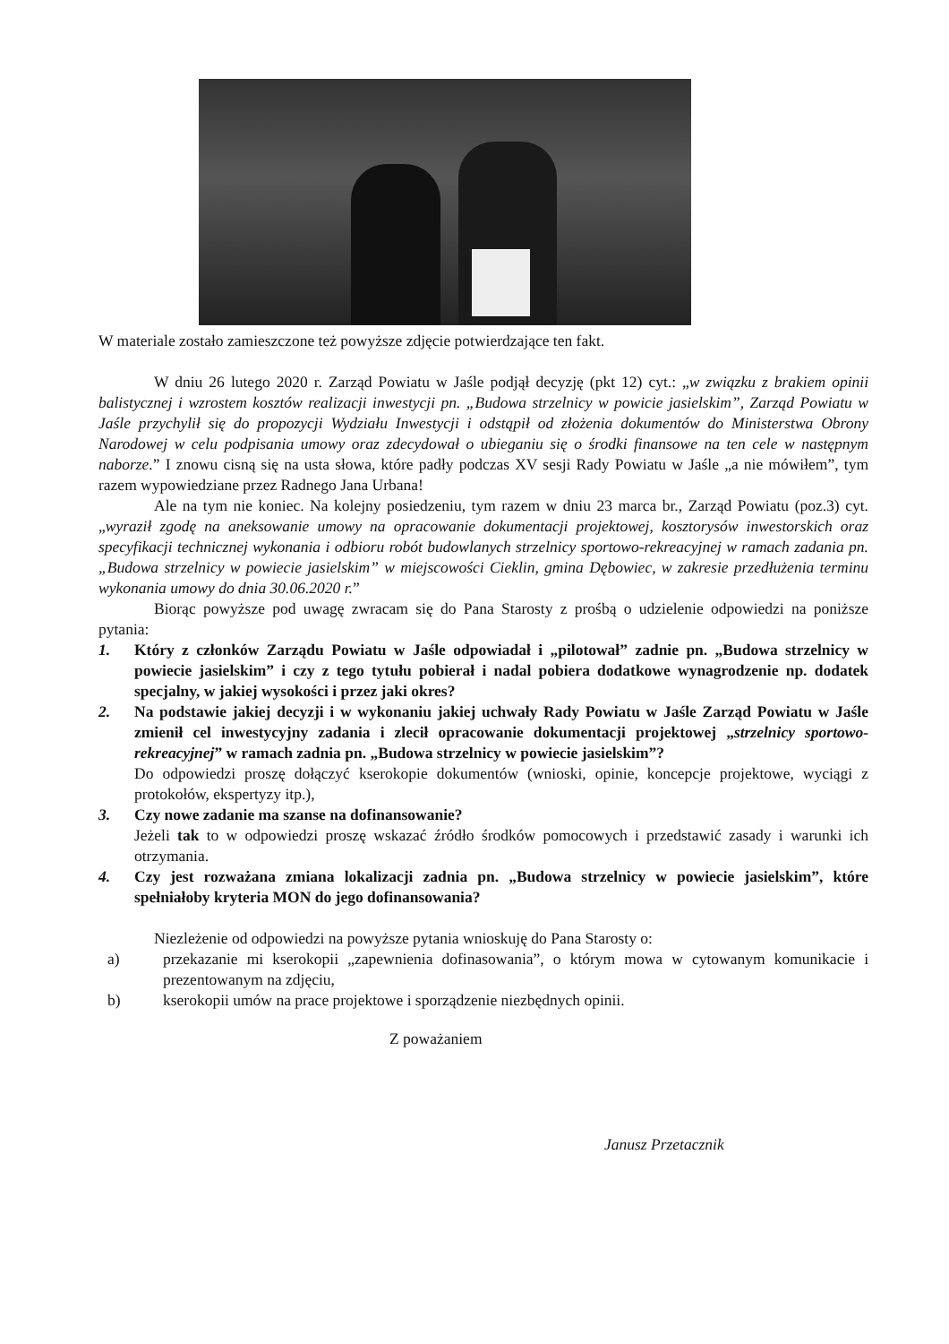W materiale zostało zamieszczone też powyższe zdjęcie potwierdzające ten fakt.
W dniu 26 lutego 2020 r. Zarząd Powiatu w Jaśle podjął decyzję (pkt 12) cyt.: „w związku z brakiem opinii balistycznej i wzrostem kosztów realizacji inwestycji pn. „Budowa strzelnicy w powicie jasielskim”, Zarząd Powiatu w Jaśle przychylił się do propozycji Wydziału Inwestycji i odstąpił od złożenia dokumentów do Ministerstwa Obrony Narodowej w celu podpisania umowy oraz zdecydował o ubieganiu się o środki finansowe na ten cele w następnym naborze.” I znowu cisną się na usta słowa, które padły podczas XV sesji Rady Powiatu w Jaśle „a nie mówiłem”, tym razem wypowiedziane przez Radnego Jana Urbana!
Ale na tym nie koniec. Na kolejny posiedzeniu, tym razem w dniu 23 marca br., Zarząd Powiatu (poz.3) cyt. „wyraził zgodę na aneksowanie umowy na opracowanie dokumentacji projektowej, kosztorysów inwestorskich oraz specyfikacji technicznej wykonania i odbioru robót budowlanych strzelnicy sportowo-rekreacyjnej w ramach zadania pn. „Budowa strzelnicy w powiecie jasielskim” w miejscowości Cieklin, gmina Dębowiec, w zakresie przedłużenia terminu wykonania umowy do dnia 30.06.2020 r.”
Biorąc powyższe pod uwagę zwracam się do Pana Starosty z prośbą o udzielenie odpowiedzi na poniższe pytania:
1. Który z członków Zarządu Powiatu w Jaśle odpowiadał i „pilotował” zadnie pn. „Budowa strzelnicy w powiecie jasielskim” i czy z tego tytułu pobierał i nadal pobiera dodatkowe wynagrodzenie np. dodatek specjalny, w jakiej wysokości i przez jaki okres?
2. Na podstawie jakiej decyzji i w wykonaniu jakiej uchwały Rady Powiatu w Jaśle Zarząd Powiatu w Jaśle zmienił cel inwestycyjny zadania i zlecił opracowanie dokumentacji projektowej „strzelnicy sportowo-rekreacyjnej” w ramach zadnia pn. „Budowa strzelnicy w powiecie jasielskim”?
Do odpowiedzi proszę dołączyć kserokopie dokumentów (wnioski, opinie, koncepcje projektowe, wyciągi z protokołów, ekspertyzy itp.),
3. Czy nowe zadanie ma szanse na dofinansowanie?
Jeżeli tak to w odpowiedzi proszę wskazać źródło środków pomocowych i przedstawić zasady i warunki ich otrzymania.
4. Czy jest rozważana zmiana lokalizacji zadnia pn. „Budowa strzelnicy w powiecie jasielskim”, które spełniałoby kryteria MON do jego dofinansowania?
Niezleżenie od odpowiedzi na powyższe pytania wnioskuję do Pana Starosty o:
a) przekazanie mi kserokopii „zapewnienia dofinasowania”, o którym mowa w cytowanym komunikacie i prezentowanym na zdjęciu,
b) kserokopii umów na prace projektowe i sporządzenie niezbędnych opinii.
Z poważaniem
Janusz Przetacznik